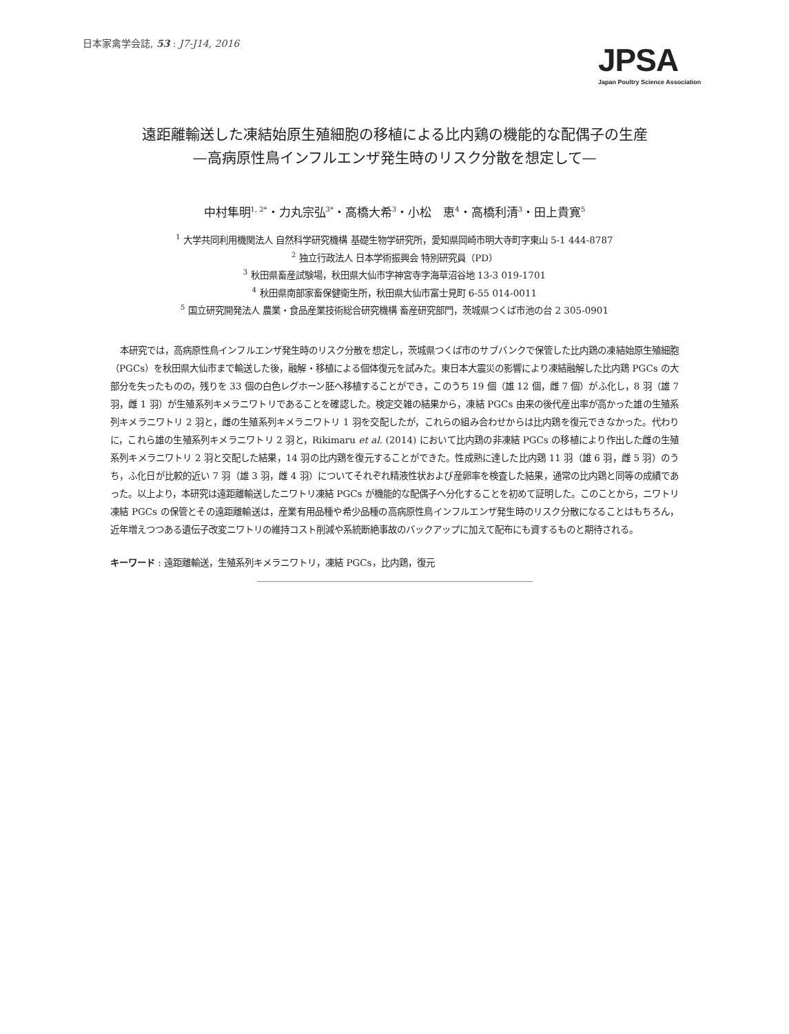日本家禽学会誌, 53 : J7-J14, 2016
JPSA
Japan Poultry Science Association
遠距離輸送した凍結始原生殖細胞の移植による比内鶏の機能的な配偶子の生産
—高病原性鳥インフルエンザ発生時のリスク分散を想定して—
中村隼明<sup>1, 2*</sup>・力丸宗弘<sup>3*</sup>・高橋大希<sup>3</sup>・小松　恵<sup>4</sup>・高橋利清<sup>3</sup>・田上貴寛<sup>5</sup>
<sup>1</sup> 大学共同利用機関法人 自然科学研究機構 基礎生物学研究所，愛知県岡崎市明大寺町字東山 5-1 444-8787
<sup>2</sup> 独立行政法人 日本学術振興会 特別研究員（PD）
<sup>3</sup> 秋田県畜産試験場，秋田県大仙市字神宮寺字海草沼谷地 13-3 019-1701
<sup>4</sup> 秋田県南部家畜保健衛生所，秋田県大仙市富士見町 6-55 014-0011
<sup>5</sup> 国立研究開発法人 農業・食品産業技術総合研究機構 畜産研究部門，茨城県つくば市池の台 2 305-0901
本研究では，高病原性鳥インフルエンザ発生時のリスク分散を想定し，茨城県つくば市のサブバンクで保管した比内鶏の凍結始原生殖細胞（PGCs）を秋田県大仙市まで輸送した後，融解・移植による個体復元を試みた。東日本大震災の影響により凍結融解した比内鶏 PGCs の大部分を失ったものの，残りを 33 個の白色レグホーン胚へ移植することができ，このうち 19 個（雄 12 個，雌 7 個）がふ化し，8 羽（雄 7 羽，雌 1 羽）が生殖系列キメラニワトリであることを確認した。検定交雑の結果から，凍結 PGCs 由来の後代産出率が高かった雄の生殖系列キメラニワトリ 2 羽と，雌の生殖系列キメラニワトリ 1 羽を交配したが，これらの組み合わせからは比内鶏を復元できなかった。代わりに，これら雄の生殖系列キメラニワトリ 2 羽と，Rikimaru et al. (2014) において比内鶏の非凍結 PGCs の移植により作出した雌の生殖系列キメラニワトリ 2 羽と交配した結果，14 羽の比内鶏を復元することができた。性成熟に達した比内鶏 11 羽（雄 6 羽，雌 5 羽）のうち，ふ化日が比較的近い 7 羽（雄 3 羽，雌 4 羽）についてそれぞれ精液性状および産卵率を検査した結果，通常の比内鶏と同等の成績であった。以上より，本研究は遠距離輸送したニワトリ凍結 PGCs が機能的な配偶子へ分化することを初めて証明した。このことから，ニワトリ凍結 PGCs の保管とその遠距離輸送は，産業有用品種や希少品種の高病原性鳥インフルエンザ発生時のリスク分散になることはもちろん，近年増えつつある遺伝子改変ニワトリの維持コスト削減や系統断絶事故のバックアップに加えて配布にも資するものと期待される。
キーワード : 遠距離輸送，生殖系列キメラニワトリ，凍結 PGCs，比内鶏，復元